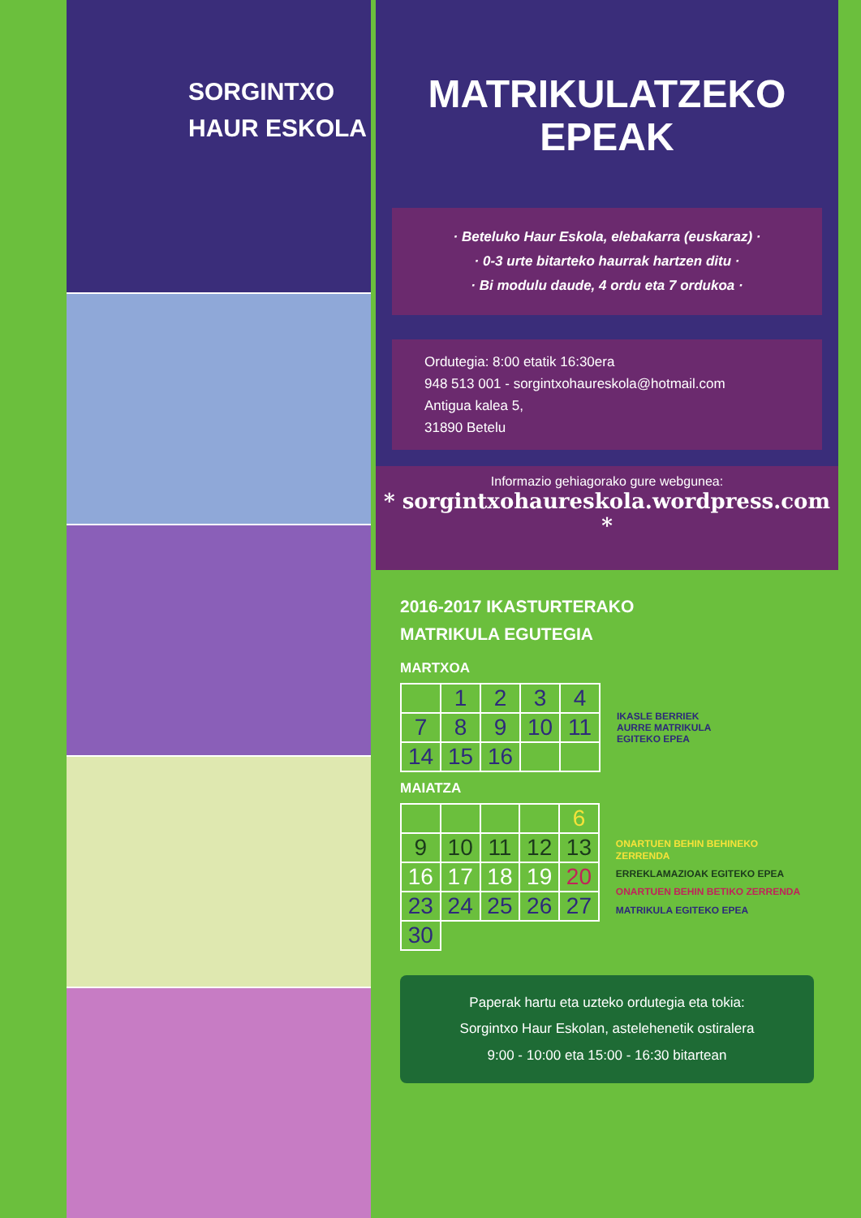SORGINTXO
HAUR ESKOLA
MATRIKULATZEKO
EPEAK
· Beteluko Haur Eskola, elebakarra (euskaraz) ·
· 0-3 urte bitarteko haurrak hartzen ditu ·
· Bi modulu daude, 4 ordu eta 7 ordukoa ·
Ordutegia: 8:00 etatik 16:30era
948 513 001 - sorgintxohaureskola@hotmail.com
Antigua kalea 5,
31890 Betelu
Informazio gehiagorako gure webgunea:
* sorgintxohaureskola.wordpress.com *
2016-2017 IKASTURTERAKO
MATRIKULA EGUTEGIA
MARTXOA
| | 1 | 2 | 3 | 4 |
| 7 | 8 | 9 | 10 | 11 |
| 14 | 15 | 16 | | |
IKASLE BERRIEK
AURRE MATRIKULA
EGITEKO EPEA
MAIATZA
| | | | | 6 |
| 9 | 10 | 11 | 12 | 13 |
| 16 | 17 | 18 | 19 | 20 |
| 23 | 24 | 25 | 26 | 27 |
| 30 | | | | |
ONARTUEN BEHIN BEHINEKO ZERRENDA
ERREKLAMAZIOAK EGITEKO EPEA
ONARTUEN BEHIN BETIKO ZERRENDA
MATRIKULA EGITEKO EPEA
Paperak hartu eta uzteko ordutegia eta tokia:
Sorgintxo Haur Eskolan, astelehenetik ostiralera
9:00 - 10:00 eta 15:00 - 16:30 bitartean